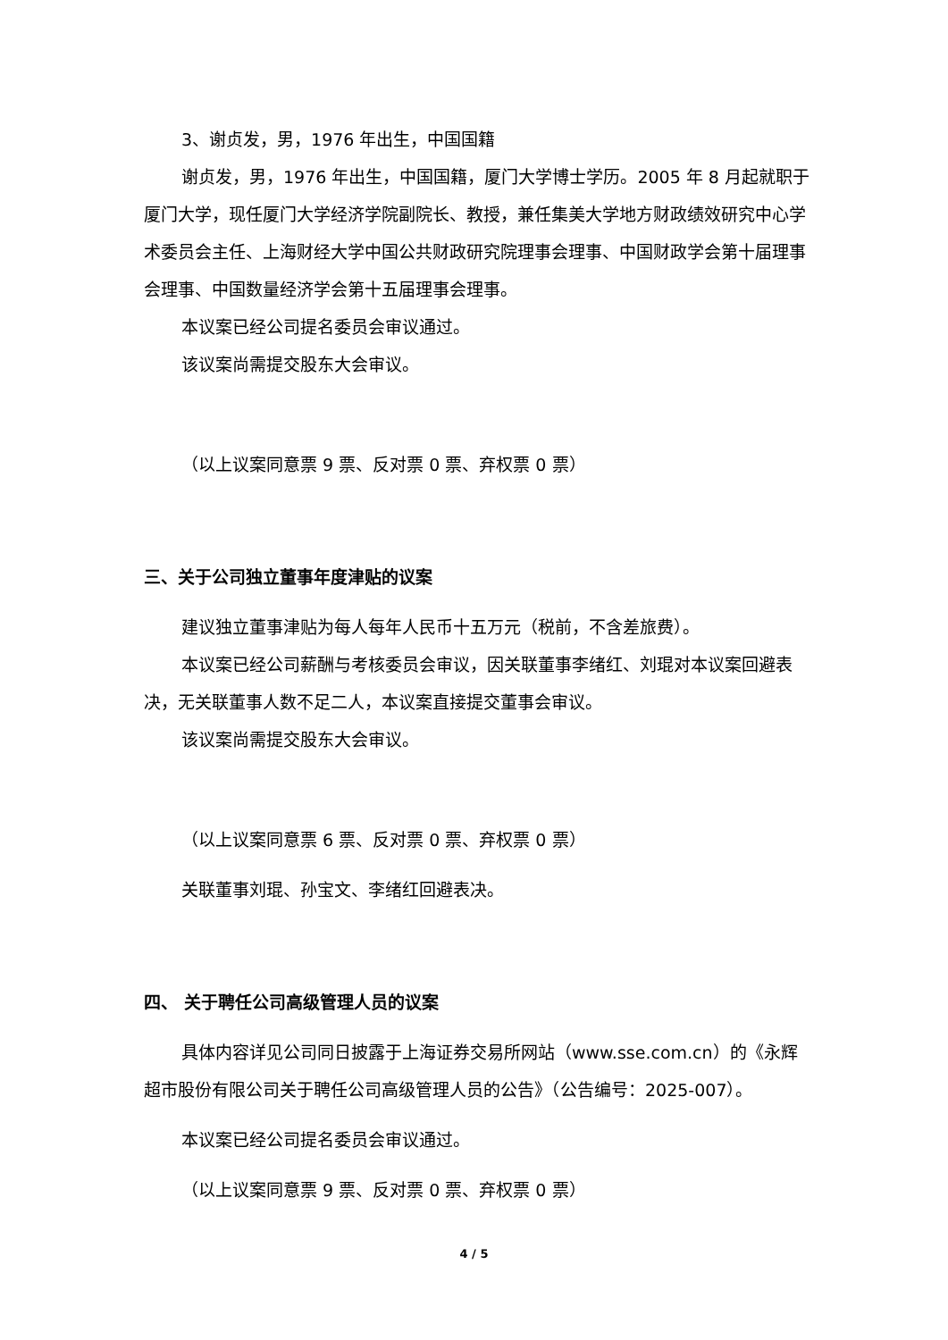3、谢贞发，男，1976 年出生，中国国籍
谢贞发，男，1976 年出生，中国国籍，厦门大学博士学历。2005 年 8 月起就职于厦门大学，现任厦门大学经济学院副院长、教授，兼任集美大学地方财政绩效研究中心学术委员会主任、上海财经大学中国公共财政研究院理事会理事、中国财政学会第十届理事会理事、中国数量经济学会第十五届理事会理事。
本议案已经公司提名委员会审议通过。
该议案尚需提交股东大会审议。
（以上议案同意票 9 票、反对票 0 票、弃权票 0 票）
三、关于公司独立董事年度津贴的议案
建议独立董事津贴为每人每年人民币十五万元（税前，不含差旅费）。
本议案已经公司薪酬与考核委员会审议，因关联董事李绪红、刘琨对本议案回避表决，无关联董事人数不足二人，本议案直接提交董事会审议。
该议案尚需提交股东大会审议。
（以上议案同意票 6 票、反对票 0 票、弃权票 0 票）
关联董事刘琨、孙宝文、李绪红回避表决。
四、 关于聘任公司高级管理人员的议案
具体内容详见公司同日披露于上海证券交易所网站（www.sse.com.cn）的《永辉超市股份有限公司关于聘任公司高级管理人员的公告》（公告编号：2025-007）。
本议案已经公司提名委员会审议通过。
（以上议案同意票 9 票、反对票 0 票、弃权票 0 票）
4 / 5